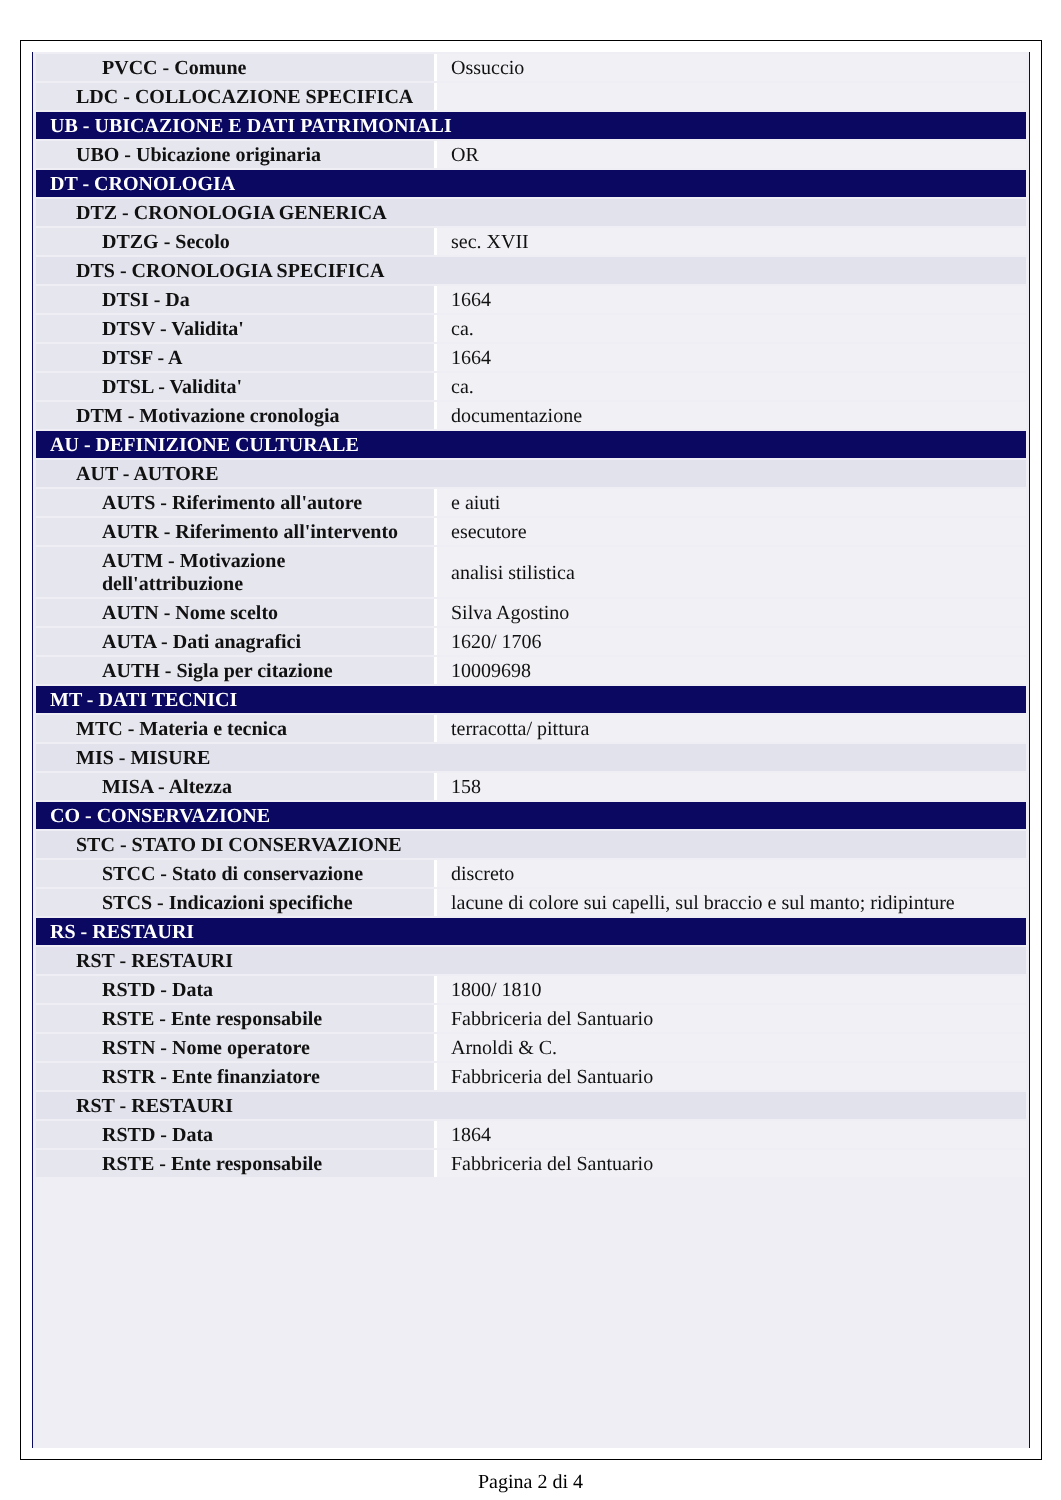| PVCC - Comune | Ossuccio |
| LDC - COLLOCAZIONE SPECIFICA | |
| UB - UBICAZIONE E DATI PATRIMONIALI | |
| UBO - Ubicazione originaria | OR |
| DT - CRONOLOGIA | |
| DTZ - CRONOLOGIA GENERICA | |
| DTZG - Secolo | sec. XVII |
| DTS - CRONOLOGIA SPECIFICA | |
| DTSI - Da | 1664 |
| DTSV - Validita' | ca. |
| DTSF - A | 1664 |
| DTSL - Validita' | ca. |
| DTM - Motivazione cronologia | documentazione |
| AU - DEFINIZIONE CULTURALE | |
| AUT - AUTORE | |
| AUTS - Riferimento all'autore | e aiuti |
| AUTR - Riferimento all'intervento | esecutore |
| AUTM - Motivazione dell'attribuzione | analisi stilistica |
| AUTN - Nome scelto | Silva Agostino |
| AUTA - Dati anagrafici | 1620/ 1706 |
| AUTH - Sigla per citazione | 10009698 |
| MT - DATI TECNICI | |
| MTC - Materia e tecnica | terracotta/ pittura |
| MIS - MISURE | |
| MISA - Altezza | 158 |
| CO - CONSERVAZIONE | |
| STC - STATO DI CONSERVAZIONE | |
| STCC - Stato di conservazione | discreto |
| STCS - Indicazioni specifiche | lacune di colore sui capelli, sul braccio e sul manto; ridipinture |
| RS - RESTAURI | |
| RST - RESTAURI | |
| RSTD - Data | 1800/ 1810 |
| RSTE - Ente responsabile | Fabbriceria del Santuario |
| RSTN - Nome operatore | Arnoldi & C. |
| RSTR - Ente finanziatore | Fabbriceria del Santuario |
| RST - RESTAURI | |
| RSTD - Data | 1864 |
| RSTE - Ente responsabile | Fabbriceria del Santuario |
Pagina 2 di 4